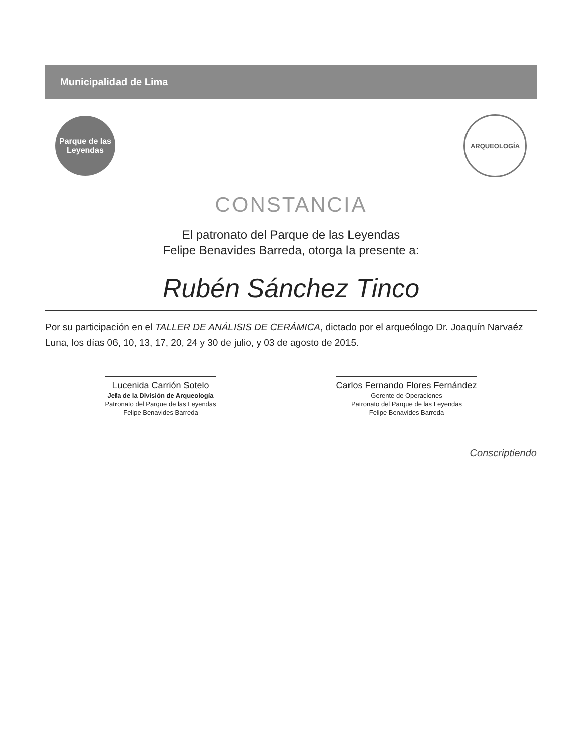Municipalidad de Lima
Parque de las Leyendas
ARQUEOLOGÍA
CONSTANCIA
El patronato del Parque de las Leyendas
Felipe Benavides Barreda, otorga la presente a:
Rubén Sánchez Tinco
Por su participación en el TALLER DE ANÁLISIS DE CERÁMICA, dictado por el arqueólogo Dr. Joaquín Narvaéz Luna, los días 06, 10, 13, 17, 20, 24 y 30 de julio, y 03 de agosto de 2015.
Lucenida Carrión Sotelo
Jefa de la División de Arqueología
Patronato del Parque de las Leyendas
Felipe Benavides Barreda
Carlos Fernando Flores Fernández
Gerente de Operaciones
Patronato del Parque de las Leyendas
Felipe Benavides Barreda
Conscriptiendo